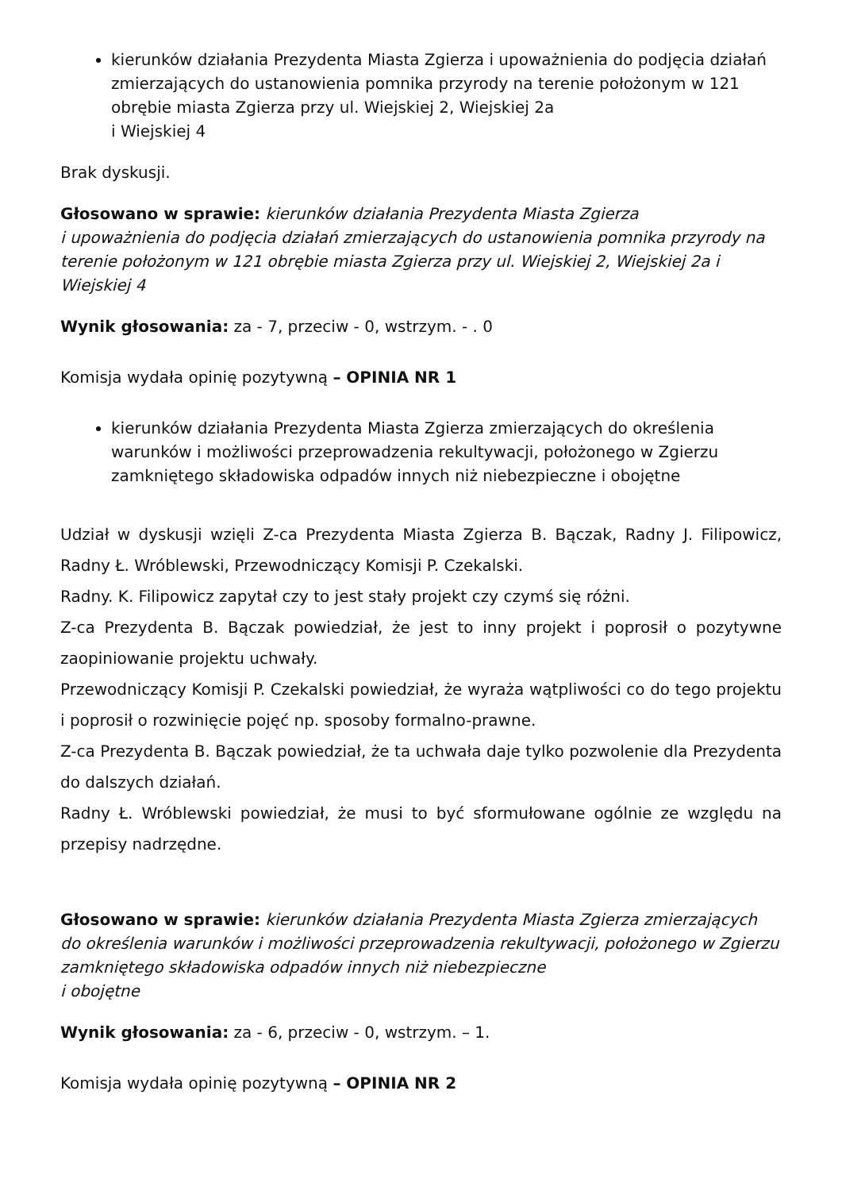kierunków działania Prezydenta Miasta Zgierza i upoważnienia do podjęcia działań zmierzających do ustanowienia pomnika przyrody na terenie położonym w 121 obrębie miasta Zgierza przy ul. Wiejskiej 2, Wiejskiej 2a
i Wiejskiej 4
Brak dyskusji.
Głosowano w sprawie: kierunków działania Prezydenta Miasta Zgierza
i upoważnienia do podjęcia działań zmierzających do ustanowienia pomnika przyrody na terenie położonym w 121 obrębie miasta Zgierza przy ul. Wiejskiej 2, Wiejskiej 2a i Wiejskiej 4
Wynik głosowania: za - 7, przeciw - 0, wstrzym. - . 0
Komisja wydała opinię pozytywną – OPINIA NR 1
kierunków działania Prezydenta Miasta Zgierza zmierzających do określenia warunków i możliwości przeprowadzenia rekultywacji, położonego w Zgierzu zamkniętego składowiska odpadów innych niż niebezpieczne i obojętne
Udział w dyskusji wzięli Z-ca Prezydenta Miasta Zgierza B. Bączak, Radny J. Filipowicz, Radny Ł. Wróblewski, Przewodniczący Komisji P. Czekalski.
Radny. K. Filipowicz zapytał czy to jest stały projekt czy czymś się różni.
Z-ca Prezydenta B. Bączak powiedział, że jest to inny projekt i poprosił o pozytywne zaopiniowanie projektu uchwały.
Przewodniczący Komisji P. Czekalski powiedział, że wyraża wątpliwości co do tego projektu i poprosił o rozwinięcie pojęć np. sposoby formalno-prawne.
Z-ca Prezydenta B. Bączak powiedział, że ta uchwała daje tylko pozwolenie dla Prezydenta do dalszych działań.
Radny Ł. Wróblewski powiedział, że musi to być sformułowane ogólnie ze względu na przepisy nadrzędne.
Głosowano w sprawie: kierunków działania Prezydenta Miasta Zgierza zmierzających do określenia warunków i możliwości przeprowadzenia rekultywacji, położonego w Zgierzu zamkniętego składowiska odpadów innych niż niebezpieczne
i obojętne
Wynik głosowania: za - 6, przeciw - 0, wstrzym. – 1.
Komisja wydała opinię pozytywną – OPINIA NR 2